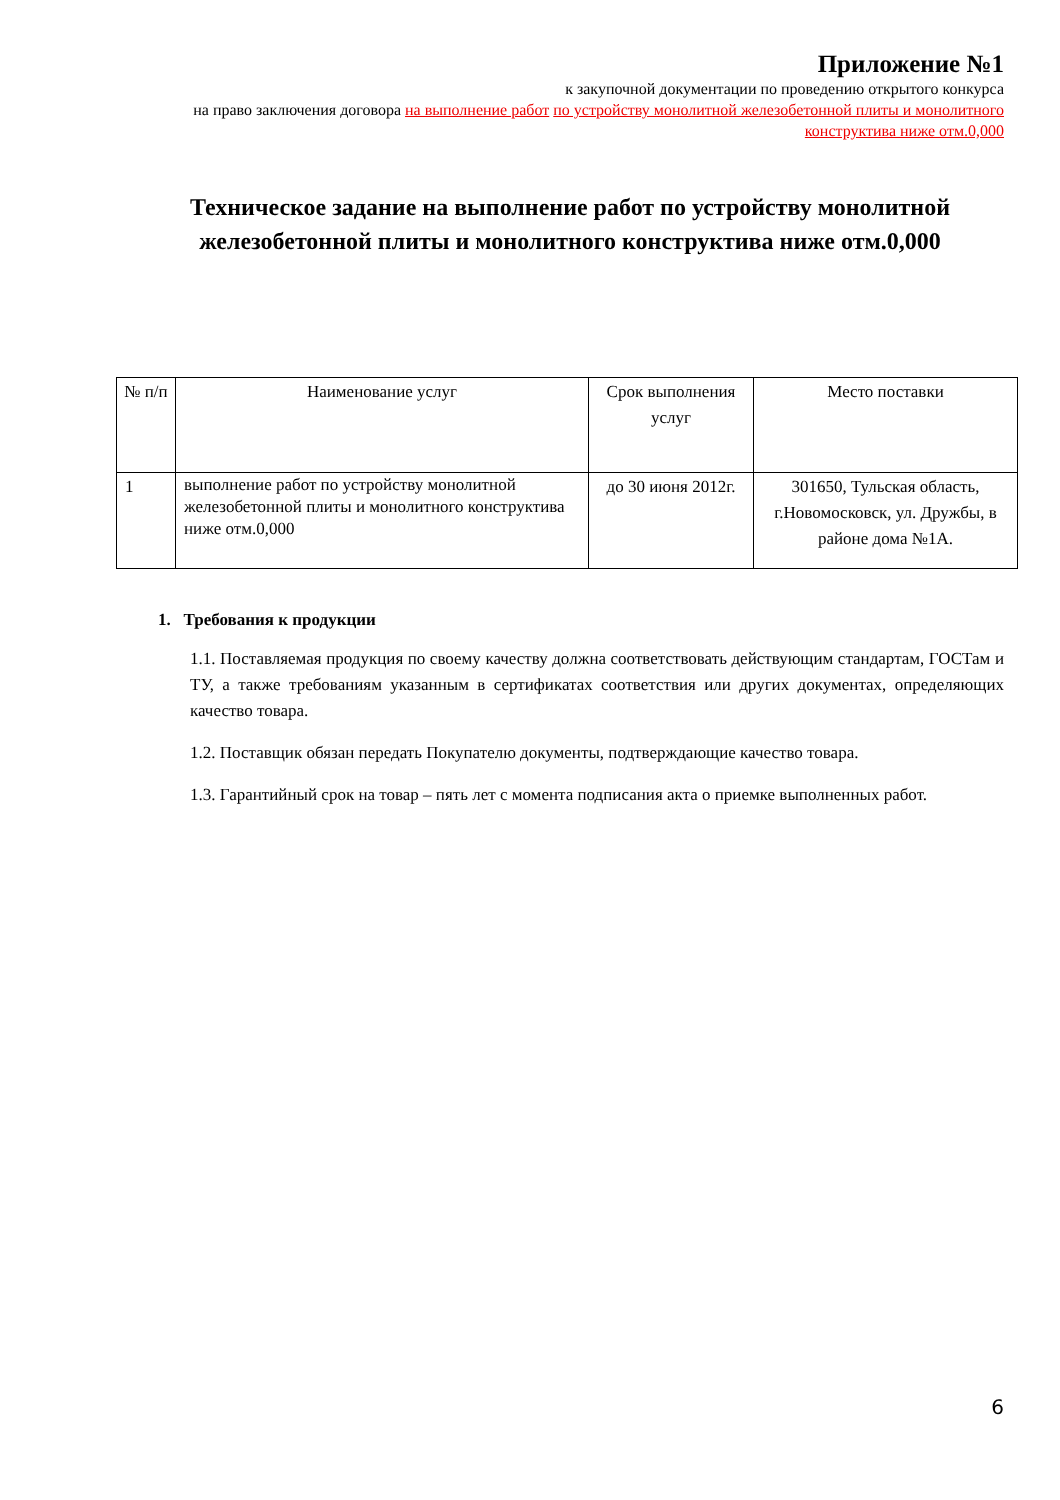Приложение №1
к закупочной документации по проведению открытого конкурса
на право заключения договора на выполнение работ по устройству монолитной железобетонной плиты и монолитного конструктива ниже отм.0,000
Техническое задание на выполнение работ по устройству монолитной железобетонной плиты и монолитного конструктива ниже отм.0,000
| № п/п | Наименование услуг | Срок выполнения услуг | Место поставки |
| --- | --- | --- | --- |
| 1 | выполнение работ по устройству монолитной железобетонной плиты и монолитного конструктива ниже отм.0,000 | до 30 июня 2012г. | 301650, Тульская область, г.Новомосковск, ул. Дружбы, в районе дома №1А. |
1. Требования к продукции
1.1. Поставляемая продукция по своему качеству должна соответствовать действующим стандартам, ГОСТам и ТУ, а также требованиям указанным в сертификатах соответствия или других документах, определяющих качество товара.
1.2. Поставщик обязан передать Покупателю документы, подтверждающие качество товара.
1.3. Гарантийный срок на товар – пять лет с момента подписания акта о приемке выполненных работ.
6